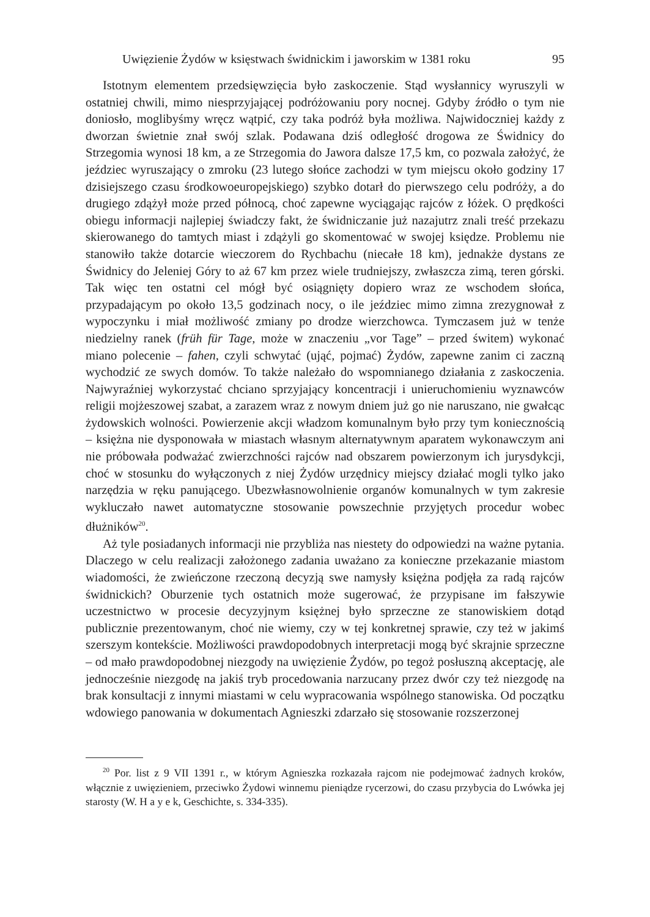Uwięzienie Żydów w księstwach świdnickim i jaworskim w 1381 roku 95
Istotnym elementem przedsięwzięcia było zaskoczenie. Stąd wysłannicy wyruszyli w ostatniej chwili, mimo niesprzyjającej podróżowaniu pory nocnej. Gdyby źródło o tym nie doniosło, moglibyśmy wręcz wątpić, czy taka podróż była możliwa. Najwidoczniej każdy z dworzan świetnie znał swój szlak. Podawana dziś odległość drogowa ze Świdnicy do Strzegomia wynosi 18 km, a ze Strzegomia do Jawora dalsze 17,5 km, co pozwala założyć, że jeździec wyruszający o zmroku (23 lutego słońce zachodzi w tym miejscu około godziny 17 dzisiejszego czasu środkowoeuropejskiego) szybko dotarł do pierwszego celu podróży, a do drugiego zdążył może przed północą, choć zapewne wyciągając rajców z łóżek. O prędkości obiegu informacji najlepiej świadczy fakt, że świdniczanie już nazajutrz znali treść przekazu skierowanego do tamtych miast i zdążyli go skomentować w swojej księdze. Problemu nie stanowiło także dotarcie wieczorem do Rychbachu (niecałe 18 km), jednakże dystans ze Świdnicy do Jeleniej Góry to aż 67 km przez wiele trudniejszy, zwłaszcza zimą, teren górski. Tak więc ten ostatni cel mógł być osiągnięty dopiero wraz ze wschodem słońca, przypadającym po około 13,5 godzinach nocy, o ile jeździec mimo zimna zrezygnował z wypoczynku i miał możliwość zmiany po drodze wierzchowca. Tymczasem już w tenże niedzielny ranek (früh für Tage, może w znaczeniu „vor Tage” – przed świtem) wykonać miano polecenie – fahen, czyli schwytać (ująć, pojmać) Żydów, zapewne zanim ci zaczną wychodzić ze swych domów. To także należało do wspomnianego działania z zaskoczenia. Najwyraźniej wykorzystać chciano sprzyjający koncentracji i unieruchomieniu wyznawców religii mojżeszowej szabat, a zarazem wraz z nowym dniem już go nie naruszano, nie gwałcąc żydowskich wolności. Powierzenie akcji władzom komunalnym było przy tym koniecznością – księżna nie dysponowała w miastach własnym alternatywnym aparatem wykonawczym ani nie próbowała podważać zwierzchności rajców nad obszarem powierzonym ich jurysdykcji, choć w stosunku do wyłączonych z niej Żydów urzędnicy miejscy działać mogli tylko jako narzędzia w ręku panującego. Ubezwłasnowolnienie organów komunalnych w tym zakresie wykluczało nawet automatyczne stosowanie powszechnie przyjętych procedur wobec dłużników<sup>20</sup>.
Aż tyle posiadanych informacji nie przybliża nas niestety do odpowiedzi na ważne pytania. Dlaczego w celu realizacji założonego zadania uważano za konieczne przekazanie miastom wiadomości, że zwieńczone rzeczoną decyzją swe namysły księżna podjęła za radą rajców świdnickich? Oburzenie tych ostatnich może sugerować, że przypisane im fałszywie uczestnictwo w procesie decyzyjnym księżnej było sprzeczne ze stanowiskiem dotąd publicznie prezentowanym, choć nie wiemy, czy w tej konkretnej sprawie, czy też w jakimś szerszym kontekście. Możliwości prawdopodobnych interpretacji mogą być skrajnie sprzeczne – od mało prawdopodobnej niezgody na uwięzienie Żydów, po tegoż posłuszną akceptację, ale jednocześnie niezgodę na jakiś tryb procedowania narzucany przez dwór czy też niezgodę na brak konsultacji z innymi miastami w celu wypracowania wspólnego stanowiska. Od początku wdowiego panowania w dokumentach Agnieszki zdarzało się stosowanie rozszerzonej
<sup>20</sup> Por. list z 9 VII 1391 r., w którym Agnieszka rozkazała rajcom nie podejmować żadnych kroków, włącznie z uwięzieniem, przeciwko Żydowi winnemu pieniądze rycerzowi, do czasu przybycia do Lwówka jej starosty (W. H a y e k, Geschichte, s. 334-335).